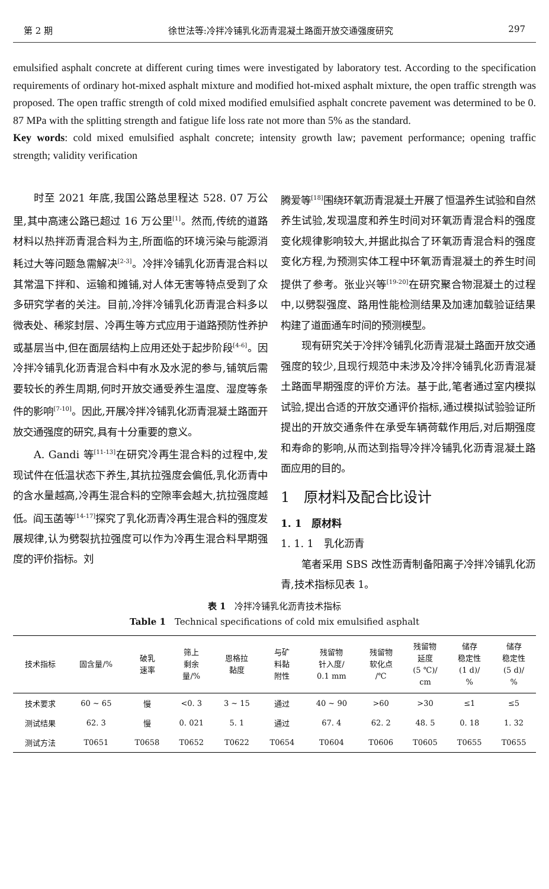第 2 期 徐世法等:冷拌冷铺乳化沥青混凝土路面开放交通强度研究 297
emulsified asphalt concrete at different curing times were investigated by laboratory test. According to the specification requirements of ordinary hot-mixed asphalt mixture and modified hot-mixed asphalt mixture, the open traffic strength was proposed. The open traffic strength of cold mixed modified emulsified asphalt concrete pavement was determined to be 0. 87 MPa with the splitting strength and fatigue life loss rate not more than 5% as the standard.
Key words: cold mixed emulsified asphalt concrete; intensity growth law; pavement performance; opening traffic strength; validity verification
时至 2021 年底,我国公路总里程达 528. 07 万公里,其中高速公路已超过 16 万公里<sup>[1]</sup>。然而,传统的道路材料以热拌沥青混合料为主,所面临的环境污染与能源消耗过大等问题急需解决<sup>[2-3]</sup>。冷拌冷铺乳化沥青混合料以其常温下拌和、运输和摊铺,对人体无害等特点受到了众多研究学者的关注。目前,冷拌冷铺乳化沥青混合料多以微表处、稀浆封层、冷再生等方式应用于道路预防性养护或基层当中,但在面层结构上应用还处于起步阶段<sup>[4-6]</sup>。因冷拌冷铺乳化沥青混合料中有水及水泥的参与,铺筑后需要较长的养生周期,何时开放交通受养生温度、湿度等条件的影响<sup>[7-10]</sup>。因此,开展冷拌冷铺乳化沥青混凝土路面开放交通强度的研究,具有十分重要的意义。
A. Gandi 等<sup>[11-13]</sup>在研究冷再生混合料的过程中,发现试件在低温状态下养生,其抗拉强度会偏低,乳化沥青中的含水量越高,冷再生混合料的空隙率会越大,抗拉强度越低。阎玉菡等<sup>[14-17]</sup>探究了乳化沥青冷再生混合料的强度发展规律,认为劈裂抗拉强度可以作为冷再生混合料早期强度的评价指标。刘
腾爱等<sup>[18]</sup>围绕环氧沥青混凝土开展了恒温养生试验和自然养生试验,发现温度和养生时间对环氧沥青混合料的强度变化规律影响较大,并据此拟合了环氧沥青混合料的强度变化方程,为预测实体工程中环氧沥青混凝土的养生时间提供了参考。张业兴等<sup>[19-20]</sup>在研究聚合物混凝土的过程中,以劈裂强度、路用性能检测结果及加速加载验证结果构建了道面通车时间的预测模型。
现有研究关于冷拌冷铺乳化沥青混凝土路面开放交通强度的较少,且现行规范中未涉及冷拌冷铺乳化沥青混凝土路面早期强度的评价方法。基于此,笔者通过室内模拟试验,提出合适的开放交通评价指标,通过模拟试验验证所提出的开放交通条件在承受车辆荷载作用后,对后期强度和寿命的影响,从而达到指导冷拌冷铺乳化沥青混凝土路面应用的目的。
1　原材料及配合比设计
1. 1　原材料
1. 1. 1　乳化沥青
笔者采用 SBS 改性沥青制备阳离子冷拌冷铺乳化沥青,技术指标见表 1。
表 1　冷拌冷铺乳化沥青技术指标
Table 1　Technical specifications of cold mix emulsified asphalt
| 技术指标 | 固含量/% | 破乳 速率 | 筛上 剩余 量/% | 恩格拉 黏度 | 与矿 料黏 附性 | 残留物 针入度/ 0.1 mm | 残留物 软化点 /℃ | 残留物 延度 (5 ℃)/ cm | 储存 稳定性 (1 d)/ % | 储存 稳定性 (5 d)/ % |
| --- | --- | --- | --- | --- | --- | --- | --- | --- | --- | --- |
| 技术要求 | 60 ~ 65 | 慢 | <0. 3 | 3 ~ 15 | 通过 | 40 ~ 90 | >60 | >30 | ≤1 | ≤5 |
| 测试结果 | 62. 3 | 慢 | 0. 021 | 5. 1 | 通过 | 67. 4 | 62. 2 | 48. 5 | 0. 18 | 1. 32 |
| 测试方法 | T0651 | T0658 | T0652 | T0622 | T0654 | T0604 | T0606 | T0605 | T0655 | T0655 |